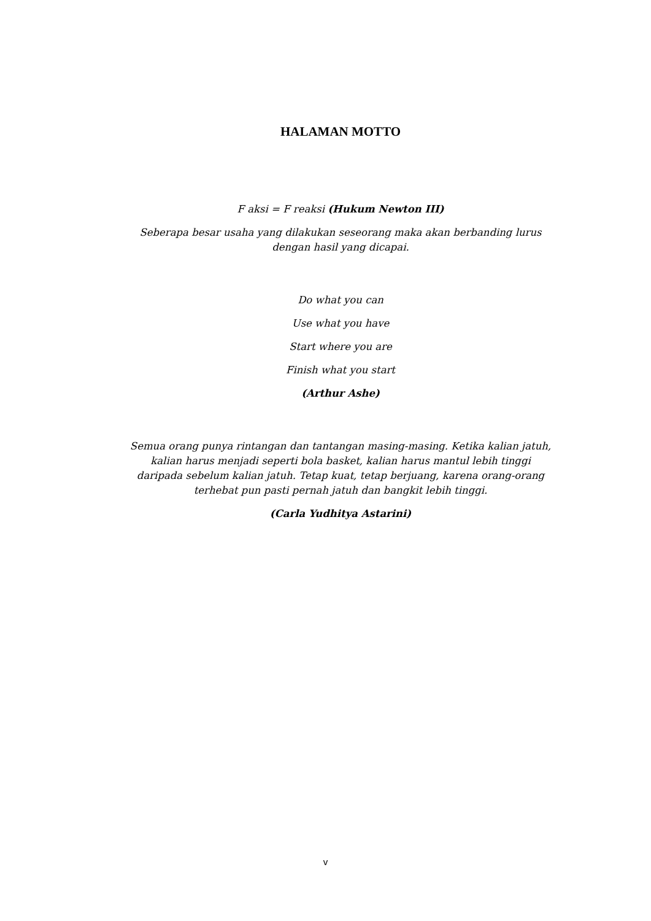HALAMAN MOTTO
F aksi = F reaksi (Hukum Newton III)
Seberapa besar usaha yang dilakukan seseorang maka akan berbanding lurus dengan hasil yang dicapai.
Do what you can
Use what you have
Start where you are
Finish what you start
(Arthur Ashe)
Semua orang punya rintangan dan tantangan masing-masing. Ketika kalian jatuh, kalian harus menjadi seperti bola basket, kalian harus mantul lebih tinggi daripada sebelum kalian jatuh. Tetap kuat, tetap berjuang, karena orang-orang terhebat pun pasti pernah jatuh dan bangkit lebih tinggi.
(Carla Yudhitya Astarini)
v